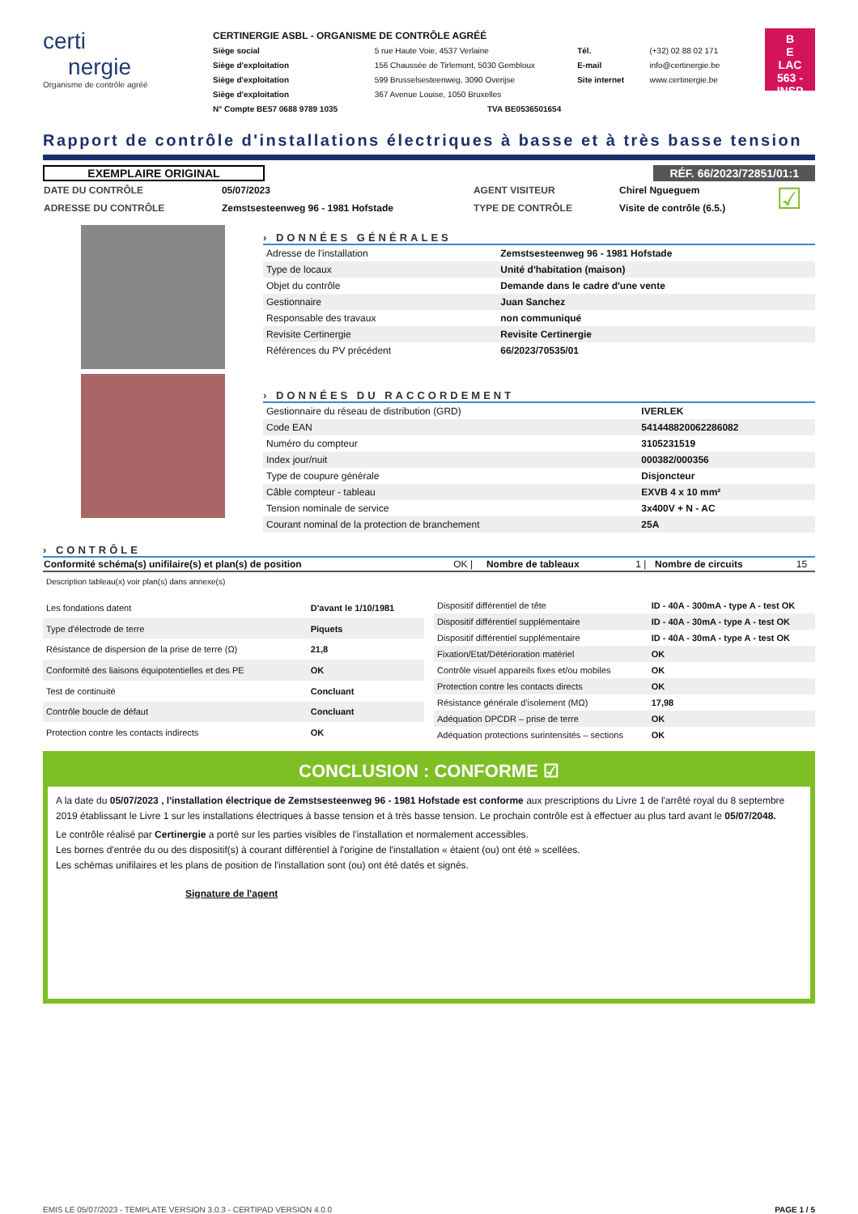certi
nergie
Organisme de contrôle agréé
CERTINERGIE ASBL - ORGANISME DE CONTRÔLE AGRÉÉ
| Siège social | 5 rue Haute Voie, 4537 Verlaine | Tél. | (+32) 02 88 02 171 |
| Siège d'exploitation | 156 Chaussée de Tirlemont, 5030 Gembloux | E-mail | info@certinergie.be |
| Siège d'exploitation | 599 Brusselsesteenweg, 3090 Overijse | Site internet | www.certinergie.be |
| Siège d'exploitation | 367 Avenue Louise, 1050 Bruxelles | | |
| N° Compte BE57 0688 9789 1035 | TVA BE0536501654 | | |
B
E
LAC
563 - INSP
Rapport de contrôle d'installations électriques à basse et à très basse tension
EXEMPLAIRE ORIGINAL RÉF. 66/2023/72851/01:1
| DATE DU CONTRÔLE | 05/07/2023 | AGENT VISITEUR | Chirel Ngueguem | ☑ |
| ADRESSE DU CONTRÔLE | Zemstsesteenweg 96 - 1981 Hofstade | TYPE DE CONTRÔLE | Visite de contrôle (6.5.) | |
› DONNÉES GÉNÉRALES
| Adresse de l'installation | Zemstsesteenweg 96 - 1981 Hofstade |
| Type de locaux | Unité d'habitation (maison) |
| Objet du contrôle | Demande dans le cadre d'une vente |
| Gestionnaire | Juan Sanchez |
| Responsable des travaux | non communiqué |
| Revisite Certinergie | Revisite Certinergie |
| Références du PV précédent | 66/2023/70535/01 |
› DONNÉES DU RACCORDEMENT
| Gestionnaire du réseau de distribution (GRD) | IVERLEK |
| Code EAN | 541448820062286082 |
| Numéro du compteur | 3105231519 |
| Index jour/nuit | 000382/000356 |
| Type de coupure générale | Disjoncteur |
| Câble compteur - tableau | EXVB 4 x 10 mm² |
| Tension nominale de service | 3x400V + N - AC |
| Courant nominal de la protection de branchement | 25A |
› CONTRÔLE
| Conformité schéma(s) unifilaire(s) et plan(s) de position | OK / | Nombre de tableaux | 1 / | Nombre de circuits | 15 |
Description tableau(x) voir plan(s) dans annexe(s)
| Les fondations datent | D'avant le 1/10/1981 |
| Type d'électrode de terre | Piquets |
| Résistance de dispersion de la prise de terre (Ω) | 21,8 |
| Conformité des liaisons équipotentielles et des PE | OK |
| Test de continuité | Concluant |
| Contrôle boucle de défaut | Concluant |
| Protection contre les contacts indirects | OK |
| Dispositif différentiel de tête | ID - 40A - 300mA - type A - test OK |
| Dispositif différentiel supplémentaire | ID - 40A - 30mA - type A - test OK |
| Dispositif différentiel supplémentaire | ID - 40A - 30mA - type A - test OK |
| Fixation/Etat/Détérioration matériel | OK |
| Contrôle visuel appareils fixes et/ou mobiles | OK |
| Protection contre les contacts directs | OK |
| Résistance générale d'isolement (MΩ) | 17,98 |
| Adéquation DPCDR – prise de terre | OK |
| Adéquation protections surintensités – sections | OK |
CONCLUSION : CONFORME ☑
A la date du 05/07/2023 , l'installation électrique de Zemstsesteenweg 96 - 1981 Hofstade est conforme aux prescriptions du Livre 1 de l'arrêté royal du 8 septembre 2019 établissant le Livre 1 sur les installations électriques à basse tension et à très basse tension. Le prochain contrôle est à effectuer au plus tard avant le 05/07/2048.
Le contrôle réalisé par Certinergie a porté sur les parties visibles de l'installation et normalement accessibles.
Les bornes d'entrée du ou des dispositif(s) à courant différentiel à l'origine de l'installation « étaient (ou) ont été » scellées.
Les schémas unifilaires et les plans de position de l'installation sont (ou) ont été datés et signés.
Signature de l'agent
EMIS LE 05/07/2023 - TEMPLATE VERSION 3.0.3 - CERTIPAD VERSION 4.0.0 PAGE 1 / 5